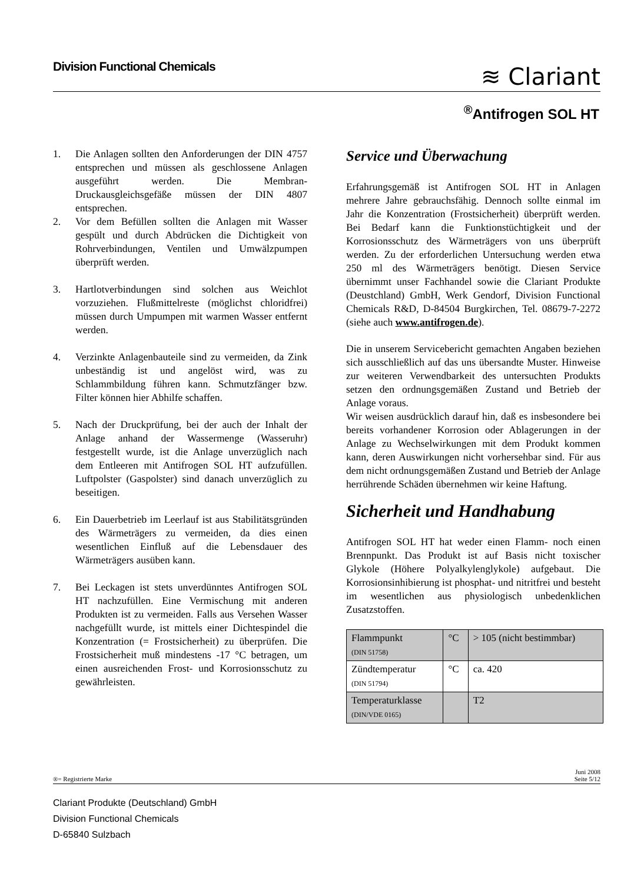Division Functional Chemicals
≋ Clariant
<sup>®</sup>Antifrogen SOL HT
1. Die Anlagen sollten den Anforderungen der DIN 4757 entsprechen und müssen als geschlossene Anlagen ausgeführt werden. Die Membran-Druckausgleichsgefäße müssen der DIN 4807 entsprechen.
2. Vor dem Befüllen sollten die Anlagen mit Wasser gespült und durch Abdrücken die Dichtigkeit von Rohrverbindungen, Ventilen und Umwälzpumpen überprüft werden.
3. Hartlotverbindungen sind solchen aus Weichlot vorzuziehen. Flußmittelreste (möglichst chloridfrei) müssen durch Umpumpen mit warmen Wasser entfernt werden.
4. Verzinkte Anlagenbauteile sind zu vermeiden, da Zink unbeständig ist und angelöst wird, was zu Schlammbildung führen kann. Schmutzfänger bzw. Filter können hier Abhilfe schaffen.
5. Nach der Druckprüfung, bei der auch der Inhalt der Anlage anhand der Wassermenge (Wasseruhr) festgestellt wurde, ist die Anlage unverzüglich nach dem Entleeren mit Antifrogen SOL HT aufzufüllen. Luftpolster (Gaspolster) sind danach unverzüglich zu beseitigen.
6. Ein Dauerbetrieb im Leerlauf ist aus Stabilitätsgründen des Wärmeträgers zu vermeiden, da dies einen wesentlichen Einfluß auf die Lebensdauer des Wärmeträgers ausüben kann.
7. Bei Leckagen ist stets unverdünntes Antifrogen SOL HT nachzufüllen. Eine Vermischung mit anderen Produkten ist zu vermeiden. Falls aus Versehen Wasser nachgefüllt wurde, ist mittels einer Dichtespindel die Konzentration (= Frostsicherheit) zu überprüfen. Die Frostsicherheit muß mindestens -17 °C betragen, um einen ausreichenden Frost- und Korrosionsschutz zu gewährleisten.
Service und Überwachung
Erfahrungsgemäß ist Antifrogen SOL HT in Anlagen mehrere Jahre gebrauchsfähig. Dennoch sollte einmal im Jahr die Konzentration (Frostsicherheit) überprüft werden. Bei Bedarf kann die Funktionstüchtigkeit und der Korrosionsschutz des Wärmeträgers von uns überprüft werden. Zu der erforderlichen Untersuchung werden etwa 250 ml des Wärmeträgers benötigt. Diesen Service übernimmt unser Fachhandel sowie die Clariant Produkte (Deustchland) GmbH, Werk Gendorf, Division Functional Chemicals R&D, D-84504 Burgkirchen, Tel. 08679-7-2272 (siehe auch www.antifrogen.de).
Die in unserem Servicebericht gemachten Angaben beziehen sich ausschließlich auf das uns übersandte Muster. Hinweise zur weiteren Verwendbarkeit des untersuchten Produkts setzen den ordnungsgemäßen Zustand und Betrieb der Anlage voraus.
Wir weisen ausdrücklich darauf hin, daß es insbesondere bei bereits vorhandener Korrosion oder Ablagerungen in der Anlage zu Wechselwirkungen mit dem Produkt kommen kann, deren Auswirkungen nicht vorhersehbar sind. Für aus dem nicht ordnungsgemäßen Zustand und Betrieb der Anlage herrührende Schäden übernehmen wir keine Haftung.
Sicherheit und Handhabung
Antifrogen SOL HT hat weder einen Flamm- noch einen Brennpunkt. Das Produkt ist auf Basis nicht toxischer Glykole (Höhere Polyalkylenglykole) aufgebaut. Die Korrosionsinhibierung ist phosphat- und nitritfrei und besteht im wesentlichen aus physiologisch unbedenklichen Zusatzstoffen.
| Flammpunkt (DIN 51758) | °C | > 105 (nicht bestimmbar) |
| Zündtemperatur (DIN 51794) | °C | ca. 420 |
| Temperaturklasse (DIN/VDE 0165) | | T2 |
®= Registrierte Marke Juni 2008
Seite 5/12
Clariant Produkte (Deutschland) GmbH
Division Functional Chemicals
D-65840 Sulzbach